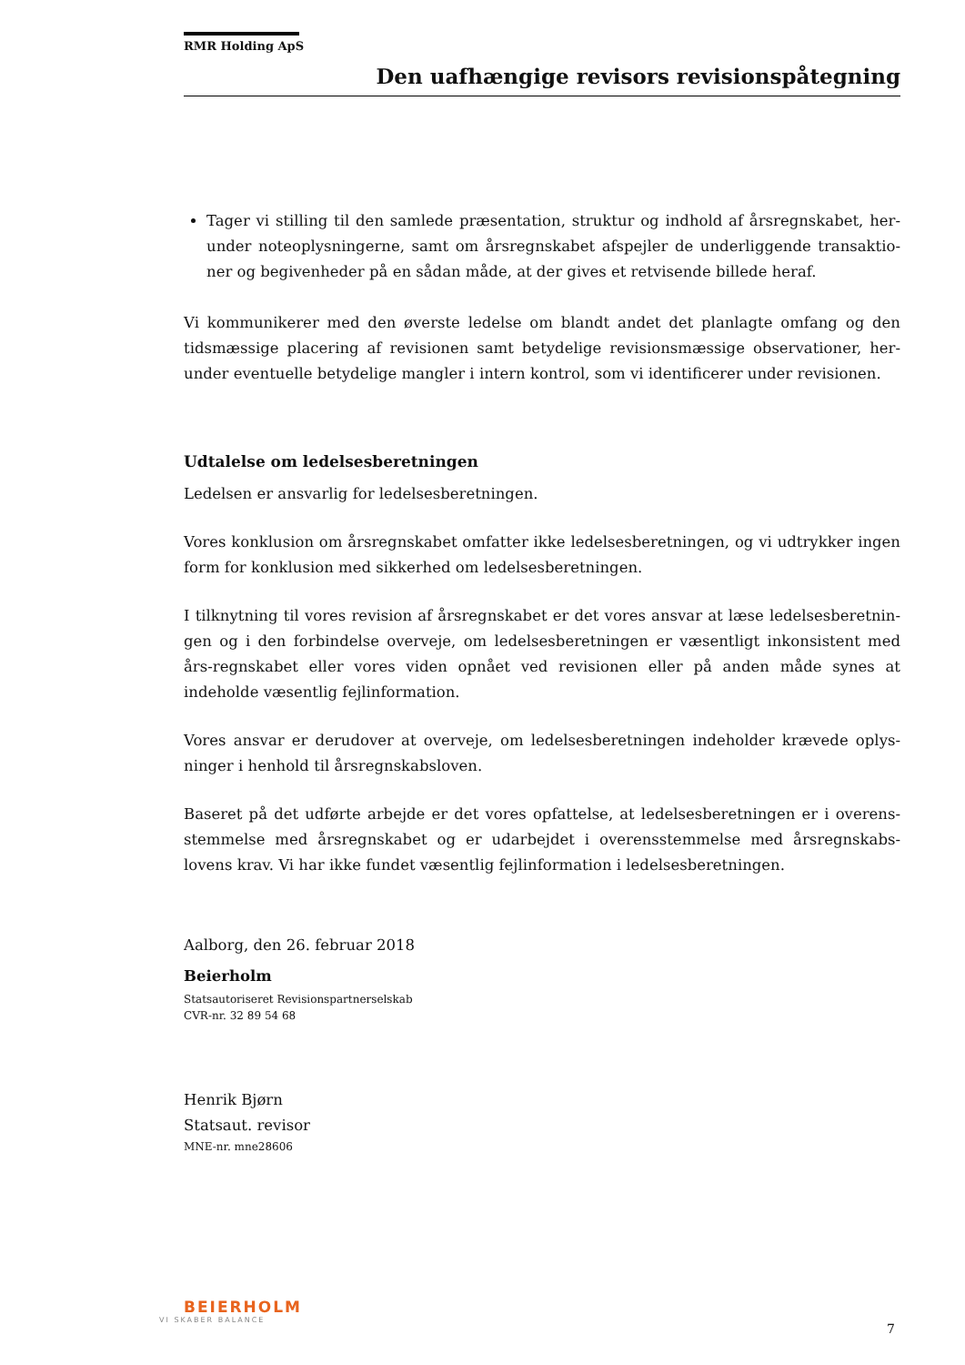RMR Holding ApS
Den uafhængige revisors revisionspåtegning
Tager vi stilling til den samlede præsentation, struktur og indhold af årsregnskabet, her-under noteoplysningerne, samt om årsregnskabet afspejler de underliggende transaktio-ner og begivenheder på en sådan måde, at der gives et retvisende billede heraf.
Vi kommunikerer med den øverste ledelse om blandt andet det planlagte omfang og den tidsmæssige placering af revisionen samt betydelige revisionsmæssige observationer, her-under eventuelle betydelige mangler i intern kontrol, som vi identificerer under revisionen.
Udtalelse om ledelsesberetningen
Ledelsen er ansvarlig for ledelsesberetningen.
Vores konklusion om årsregnskabet omfatter ikke ledelsesberetningen, og vi udtrykker ingen form for konklusion med sikkerhed om ledelsesberetningen.
I tilknytning til vores revision af årsregnskabet er det vores ansvar at læse ledelsesberetnin-gen og i den forbindelse overveje, om ledelsesberetningen er væsentligt inkonsistent med års-regnskabet eller vores viden opnået ved revisionen eller på anden måde synes at indeholde væsentlig fejlinformation.
Vores ansvar er derudover at overveje, om ledelsesberetningen indeholder krævede oplys-ninger i henhold til årsregnskabsloven.
Baseret på det udførte arbejde er det vores opfattelse, at ledelsesberetningen er i overens-stemmelse med årsregnskabet og er udarbejdet i overensstemmelse med årsregnskabs-lovens krav. Vi har ikke fundet væsentlig fejlinformation i ledelsesberetningen.
Aalborg, den 26. februar 2018
Beierholm
Statsautoriseret Revisionspartnerselskab
CVR-nr. 32 89 54 68
Henrik Bjørn
Statsaut. revisor
MNE-nr. mne28606
BEIERHOLM
VI SKABER BALANCE
7